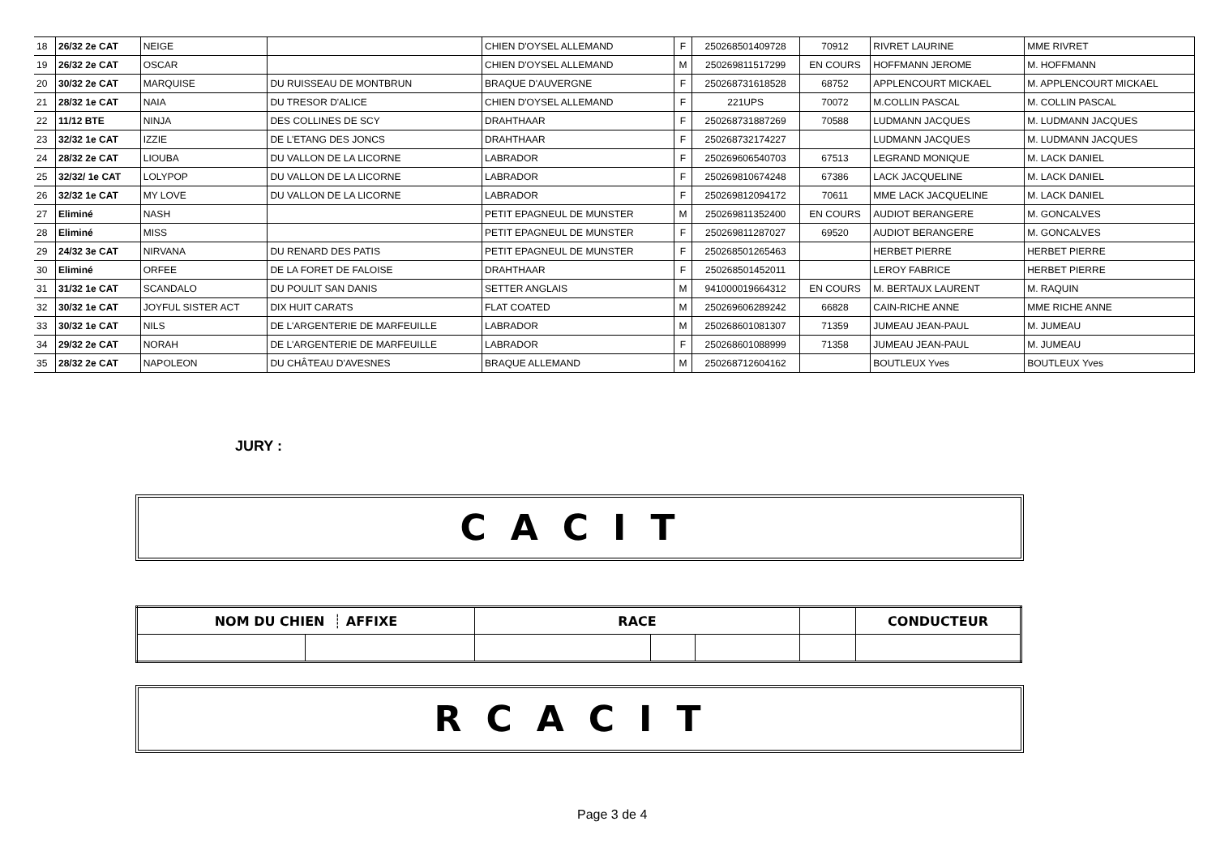| 18 | 26/32 2e CAT | NEIGE | | CHIEN D'OYSEL ALLEMAND | F | 250268501409728 | 70912 | RIVRET LAURINE | MME RIVRET |
| 19 | 26/32 2e CAT | OSCAR | | CHIEN D'OYSEL ALLEMAND | M | 250269811517299 | EN COURS | HOFFMANN JEROME | M. HOFFMANN |
| 20 | 30/32 2e CAT | MARQUISE | DU RUISSEAU DE MONTBRUN | BRAQUE D'AUVERGNE | F | 250268731618528 | 68752 | APPLENCOURT MICKAEL | M. APPLENCOURT MICKAEL |
| 21 | 28/32 1e CAT | NAIA | DU TRESOR D'ALICE | CHIEN D'OYSEL ALLEMAND | F | 221UPS | 70072 | M.COLLIN PASCAL | M. COLLIN PASCAL |
| 22 | 11/12 BTE | NINJA | DES COLLINES DE SCY | DRAHTHAAR | F | 250268731887269 | 70588 | LUDMANN JACQUES | M. LUDMANN JACQUES |
| 23 | 32/32 1e CAT | IZZIE | DE L'ETANG DES JONCS | DRAHTHAAR | F | 250268732174227 | | LUDMANN JACQUES | M. LUDMANN JACQUES |
| 24 | 28/32 2e CAT | LIOUBA | DU VALLON DE LA LICORNE | LABRADOR | F | 250269606540703 | 67513 | LEGRAND MONIQUE | M. LACK DANIEL |
| 25 | 32/32/ 1e CAT | LOLYPOP | DU VALLON DE LA LICORNE | LABRADOR | F | 250269810674248 | 67386 | LACK JACQUELINE | M. LACK DANIEL |
| 26 | 32/32 1e CAT | MY LOVE | DU VALLON DE LA LICORNE | LABRADOR | F | 250269812094172 | 70611 | MME LACK JACQUELINE | M. LACK DANIEL |
| 27 | Eliminé | NASH | | PETIT EPAGNEUL DE MUNSTER | M | 250269811352400 | EN COURS | AUDIOT BERANGERE | M. GONCALVES |
| 28 | Eliminé | MISS | | PETIT EPAGNEUL DE MUNSTER | F | 250269811287027 | 69520 | AUDIOT BERANGERE | M. GONCALVES |
| 29 | 24/32 3e CAT | NIRVANA | DU RENARD DES PATIS | PETIT EPAGNEUL DE MUNSTER | F | 250268501265463 | | HERBET PIERRE | HERBET PIERRE |
| 30 | Eliminé | ORFEE | DE LA FORET DE FALOISE | DRAHTHAAR | F | 250268501452011 | | LEROY FABRICE | HERBET PIERRE |
| 31 | 31/32 1e CAT | SCANDALO | DU POULIT SAN DANIS | SETTER ANGLAIS | M | 941000019664312 | EN COURS | M. BERTAUX LAURENT | M. RAQUIN |
| 32 | 30/32 1e CAT | JOYFUL SISTER ACT | DIX HUIT CARATS | FLAT COATED | M | 250269606289242 | 66828 | CAIN-RICHE ANNE | MME RICHE ANNE |
| 33 | 30/32 1e CAT | NILS | DE L'ARGENTERIE DE MARFEUILLE | LABRADOR | M | 250268601081307 | 71359 | JUMEAU JEAN-PAUL | M. JUMEAU |
| 34 | 29/32 2e CAT | NORAH | DE L'ARGENTERIE DE MARFEUILLE | LABRADOR | F | 250268601088999 | 71358 | JUMEAU JEAN-PAUL | M. JUMEAU |
| 35 | 28/32 2e CAT | NAPOLEON | DU CHÂTEAU D'AVESNES | BRAQUE ALLEMAND | M | 250268712604162 | | BOUTLEUX Yves | BOUTLEUX Yves |
JURY :
CACIT
| NOM DU CHIEN ┊ AFFIXE | | RACE | | | | CONDUCTEUR |
RCACIT
Page 3 de 4